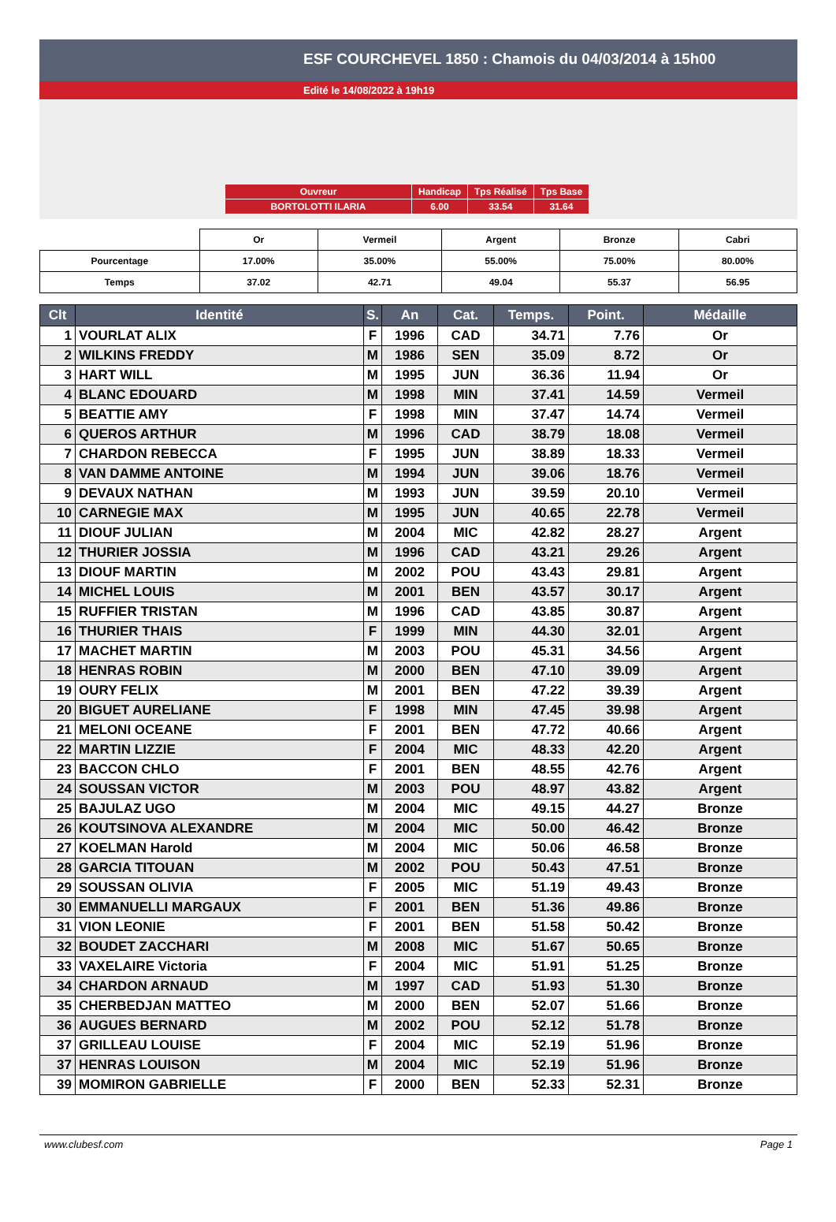ESF COURCHEVEL 1850 : Chamois du 04/03/2014 à 15h00
Edité le 14/08/2022 à 19h19
| Ouvreur | Handicap | Tps Réalisé | Tps Base |
| BORTOLOTTI ILARIA | 6.00 | 33.54 | 31.64 |
| | Or | Vermeil | Argent | Bronze | Cabri |
| Pourcentage | 17.00% | 35.00% | 55.00% | 75.00% | 80.00% |
| Temps | 37.02 | 42.71 | 49.04 | 55.37 | 56.95 |
| Clt | Identité | S. | An | Cat. | Temps. | Point. | Médaille |
| --- | --- | --- | --- | --- | --- | --- | --- |
| 1 | VOURLAT ALIX | F | 1996 | CAD | 34.71 | 7.76 | Or |
| 2 | WILKINS FREDDY | M | 1986 | SEN | 35.09 | 8.72 | Or |
| 3 | HART WILL | M | 1995 | JUN | 36.36 | 11.94 | Or |
| 4 | BLANC EDOUARD | M | 1998 | MIN | 37.41 | 14.59 | Vermeil |
| 5 | BEATTIE AMY | F | 1998 | MIN | 37.47 | 14.74 | Vermeil |
| 6 | QUEROS ARTHUR | M | 1996 | CAD | 38.79 | 18.08 | Vermeil |
| 7 | CHARDON REBECCA | F | 1995 | JUN | 38.89 | 18.33 | Vermeil |
| 8 | VAN DAMME ANTOINE | M | 1994 | JUN | 39.06 | 18.76 | Vermeil |
| 9 | DEVAUX NATHAN | M | 1993 | JUN | 39.59 | 20.10 | Vermeil |
| 10 | CARNEGIE MAX | M | 1995 | JUN | 40.65 | 22.78 | Vermeil |
| 11 | DIOUF JULIAN | M | 2004 | MIC | 42.82 | 28.27 | Argent |
| 12 | THURIER JOSSIA | M | 1996 | CAD | 43.21 | 29.26 | Argent |
| 13 | DIOUF MARTIN | M | 2002 | POU | 43.43 | 29.81 | Argent |
| 14 | MICHEL LOUIS | M | 2001 | BEN | 43.57 | 30.17 | Argent |
| 15 | RUFFIER TRISTAN | M | 1996 | CAD | 43.85 | 30.87 | Argent |
| 16 | THURIER THAIS | F | 1999 | MIN | 44.30 | 32.01 | Argent |
| 17 | MACHET MARTIN | M | 2003 | POU | 45.31 | 34.56 | Argent |
| 18 | HENRAS ROBIN | M | 2000 | BEN | 47.10 | 39.09 | Argent |
| 19 | OURY FELIX | M | 2001 | BEN | 47.22 | 39.39 | Argent |
| 20 | BIGUET AURELIANE | F | 1998 | MIN | 47.45 | 39.98 | Argent |
| 21 | MELONI OCEANE | F | 2001 | BEN | 47.72 | 40.66 | Argent |
| 22 | MARTIN LIZZIE | F | 2004 | MIC | 48.33 | 42.20 | Argent |
| 23 | BACCON CHLO | F | 2001 | BEN | 48.55 | 42.76 | Argent |
| 24 | SOUSSAN VICTOR | M | 2003 | POU | 48.97 | 43.82 | Argent |
| 25 | BAJULAZ UGO | M | 2004 | MIC | 49.15 | 44.27 | Bronze |
| 26 | KOUTSINOVA ALEXANDRE | M | 2004 | MIC | 50.00 | 46.42 | Bronze |
| 27 | KOELMAN Harold | M | 2004 | MIC | 50.06 | 46.58 | Bronze |
| 28 | GARCIA TITOUAN | M | 2002 | POU | 50.43 | 47.51 | Bronze |
| 29 | SOUSSAN OLIVIA | F | 2005 | MIC | 51.19 | 49.43 | Bronze |
| 30 | EMMANUELLI MARGAUX | F | 2001 | BEN | 51.36 | 49.86 | Bronze |
| 31 | VION LEONIE | F | 2001 | BEN | 51.58 | 50.42 | Bronze |
| 32 | BOUDET ZACCHARI | M | 2008 | MIC | 51.67 | 50.65 | Bronze |
| 33 | VAXELAIRE Victoria | F | 2004 | MIC | 51.91 | 51.25 | Bronze |
| 34 | CHARDON ARNAUD | M | 1997 | CAD | 51.93 | 51.30 | Bronze |
| 35 | CHERBEDJAN MATTEO | M | 2000 | BEN | 52.07 | 51.66 | Bronze |
| 36 | AUGUES BERNARD | M | 2002 | POU | 52.12 | 51.78 | Bronze |
| 37 | GRILLEAU LOUISE | F | 2004 | MIC | 52.19 | 51.96 | Bronze |
| 37 | HENRAS LOUISON | M | 2004 | MIC | 52.19 | 51.96 | Bronze |
| 39 | MOMIRON GABRIELLE | F | 2000 | BEN | 52.33 | 52.31 | Bronze |
www.clubesf.com Page 1